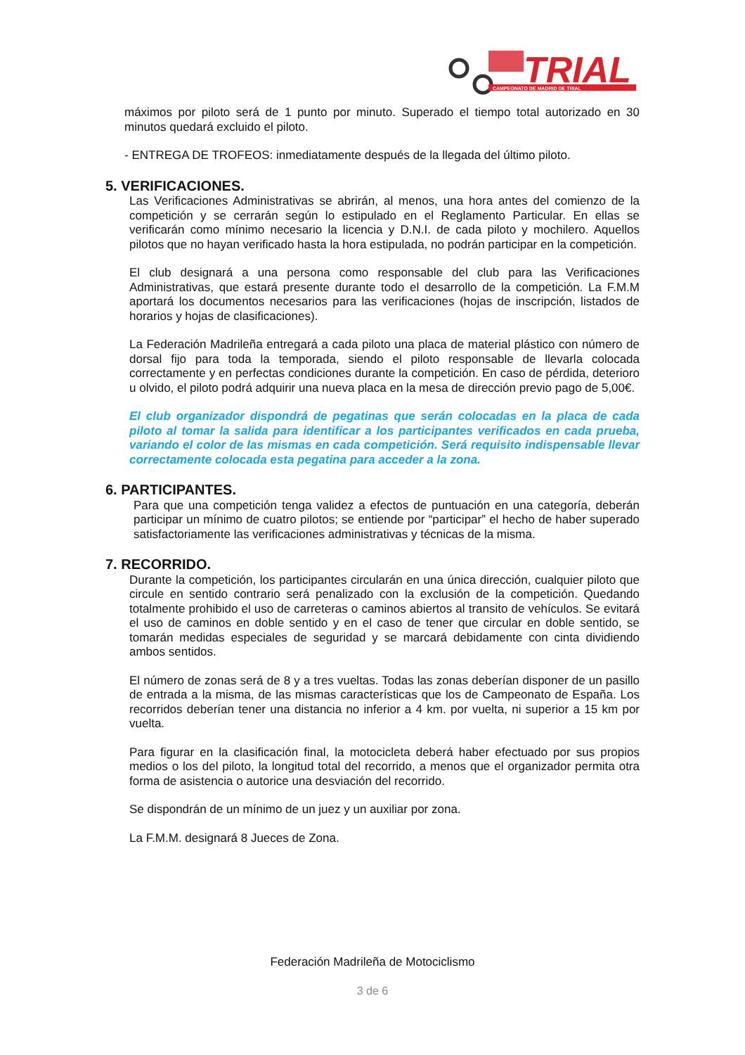TRIAL
CAMPEONATO DE MADRID DE TRIAL
máximos por piloto será de 1 punto por minuto. Superado el tiempo total autorizado en 30 minutos quedará excluido el piloto.
- ENTREGA DE TROFEOS: inmediatamente después de la llegada del último piloto.
5. VERIFICACIONES.
Las Verificaciones Administrativas se abrirán, al menos, una hora antes del comienzo de la competición y se cerrarán según lo estipulado en el Reglamento Particular. En ellas se verificarán como mínimo necesario la licencia y D.N.I. de cada piloto y mochilero. Aquellos pilotos que no hayan verificado hasta la hora estipulada, no podrán participar en la competición.
El club designará a una persona como responsable del club para las Verificaciones Administrativas, que estará presente durante todo el desarrollo de la competición. La F.M.M aportará los documentos necesarios para las verificaciones (hojas de inscripción, listados de horarios y hojas de clasificaciones).
La Federación Madrileña entregará a cada piloto una placa de material plástico con número de dorsal fijo para toda la temporada, siendo el piloto responsable de llevarla colocada correctamente y en perfectas condiciones durante la competición. En caso de pérdida, deterioro u olvido, el piloto podrá adquirir una nueva placa en la mesa de dirección previo pago de 5,00€.
El club organizador dispondrá de pegatinas que serán colocadas en la placa de cada piloto al tomar la salida para identificar a los participantes verificados en cada prueba, variando el color de las mismas en cada competición. Será requisito indispensable llevar correctamente colocada esta pegatina para acceder a la zona.
6. PARTICIPANTES.
Para que una competición tenga validez a efectos de puntuación en una categoría, deberán participar un mínimo de cuatro pilotos; se entiende por “participar” el hecho de haber superado satisfactoriamente las verificaciones administrativas y técnicas de la misma.
7. RECORRIDO.
Durante la competición, los participantes circularán en una única dirección, cualquier piloto que circule en sentido contrario será penalizado con la exclusión de la competición. Quedando totalmente prohibido el uso de carreteras o caminos abiertos al transito de vehículos. Se evitará el uso de caminos en doble sentido y en el caso de tener que circular en doble sentido, se tomarán medidas especiales de seguridad y se marcará debidamente con cinta dividiendo ambos sentidos.
El número de zonas será de 8 y a tres vueltas. Todas las zonas deberían disponer de un pasillo de entrada a la misma, de las mismas características que los de Campeonato de España. Los recorridos deberían tener una distancia no inferior a 4 km. por vuelta, ni superior a 15 km por vuelta.
Para figurar en la clasificación final, la motocicleta deberá haber efectuado por sus propios medios o los del piloto, la longitud total del recorrido, a menos que el organizador permita otra forma de asistencia o autorice una desviación del recorrido.
Se dispondrán de un mínimo de un juez y un auxiliar por zona.
La F.M.M. designará 8 Jueces de Zona.
Federación Madrileña de Motociclismo
3 de 6